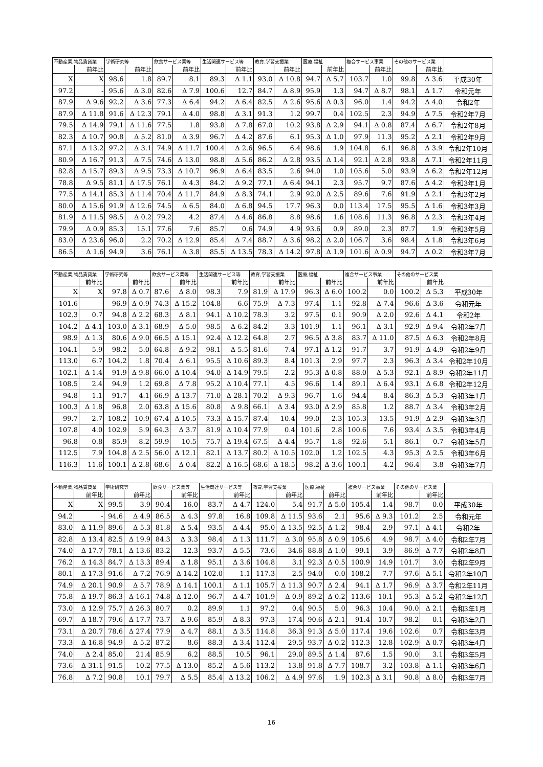| 不動産業,物品賃貸業 | | 学術研究等 | | 飲食サービス業等 | | 生活関連サービス等 | | 教育,学習支援業 | | 医療,福祉 | | 複合サービス事業 | | その他のサービス業 | | |
| --- | --- | --- | --- | --- | --- | --- | --- | --- | --- | --- | --- | --- | --- | --- | --- | --- |
| | 前年比 | | 前年比 | | 前年比 | | 前年比 | | 前年比 | | 前年比 | | 前年比 | | 前年比 | |
| X | X | 98.6 | 1.8 | 89.7 | 8.1 | 89.3 | Δ 1.1 | 93.0 | Δ 10.8 | 94.7 | Δ 5.7 | 103.7 | 1.0 | 99.8 | Δ 3.6 | 平成30年 |
| 97.2 | - | 95.6 | Δ 3.0 | 82.6 | Δ 7.9 | 100.6 | 12.7 | 84.7 | Δ 8.9 | 95.9 | 1.3 | 94.7 | Δ 8.7 | 98.1 | Δ 1.7 | 令和元年 |
| 87.9 | Δ 9.6 | 92.2 | Δ 3.6 | 77.3 | Δ 6.4 | 94.2 | Δ 6.4 | 82.5 | Δ 2.6 | 95.6 | Δ 0.3 | 96.0 | 1.4 | 94.2 | Δ 4.0 | 令和2年 |
| 87.9 | Δ 11.8 | 91.6 | Δ 12.3 | 79.1 | Δ 4.0 | 98.8 | Δ 3.1 | 91.3 | 1.2 | 99.7 | 0.4 | 102.5 | 2.3 | 94.9 | Δ 7.5 | 令和2年7月 |
| 79.5 | Δ 14.9 | 79.1 | Δ 11.6 | 77.5 | 1.8 | 93.8 | Δ 7.8 | 67.0 | 10.2 | 93.8 | Δ 2.9 | 94.1 | Δ 0.8 | 87.4 | Δ 6.7 | 令和2年8月 |
| 82.3 | Δ 10.7 | 90.8 | Δ 5.2 | 81.0 | Δ 3.9 | 96.7 | Δ 4.2 | 87.6 | 6.1 | 95.3 | Δ 1.0 | 97.9 | 11.3 | 95.2 | Δ 2.1 | 令和2年9月 |
| 87.1 | Δ 13.2 | 97.2 | Δ 3.1 | 74.9 | Δ 11.7 | 100.4 | Δ 2.6 | 96.5 | 6.4 | 98.6 | 1.9 | 104.8 | 6.1 | 96.8 | Δ 3.9 | 令和2年10月 |
| 80.9 | Δ 16.7 | 91.3 | Δ 7.5 | 74.6 | Δ 13.0 | 98.8 | Δ 5.6 | 86.2 | Δ 2.8 | 93.5 | Δ 1.4 | 92.1 | Δ 2.8 | 93.8 | Δ 7.1 | 令和2年11月 |
| 82.8 | Δ 15.7 | 89.3 | Δ 9.5 | 73.3 | Δ 10.7 | 96.9 | Δ 6.4 | 83.5 | 2.6 | 94.0 | 1.0 | 105.6 | 5.0 | 93.9 | Δ 6.2 | 令和2年12月 |
| 78.8 | Δ 9.5 | 81.1 | Δ 17.5 | 76.1 | Δ 4.3 | 84.2 | Δ 9.2 | 77.1 | Δ 6.4 | 94.1 | 2.3 | 95.7 | 9.7 | 87.6 | Δ 4.2 | 令和3年1月 |
| 77.5 | Δ 14.1 | 85.3 | Δ 11.4 | 70.4 | Δ 11.7 | 84.9 | Δ 8.3 | 74.1 | 2.9 | 92.0 | Δ 2.5 | 89.6 | 7.6 | 91.9 | Δ 2.1 | 令和3年2月 |
| 80.0 | Δ 15.6 | 91.9 | Δ 12.6 | 74.5 | Δ 6.5 | 84.0 | Δ 6.8 | 94.5 | 17.7 | 96.3 | 0.0 | 113.4 | 17.5 | 95.5 | Δ 1.6 | 令和3年3月 |
| 81.9 | Δ 11.5 | 98.5 | Δ 0.2 | 79.2 | 4.2 | 87.4 | Δ 4.6 | 86.8 | 8.8 | 98.6 | 1.6 | 108.6 | 11.3 | 96.8 | Δ 2.3 | 令和3年4月 |
| 79.9 | Δ 0.9 | 85.3 | 15.1 | 77.6 | 7.6 | 85.7 | 0.6 | 74.9 | 4.9 | 93.6 | 0.9 | 89.0 | 2.3 | 87.7 | 1.9 | 令和3年5月 |
| 83.0 | Δ 23.6 | 96.0 | 2.2 | 70.2 | Δ 12.9 | 85.4 | Δ 7.4 | 88.7 | Δ 3.6 | 98.2 | Δ 2.0 | 106.7 | 3.6 | 98.4 | Δ 1.8 | 令和3年6月 |
| 86.5 | Δ 1.6 | 94.9 | 3.6 | 76.1 | Δ 3.8 | 85.5 | Δ 13.5 | 78.3 | Δ 14.2 | 97.8 | Δ 1.9 | 101.6 | Δ 0.9 | 94.7 | Δ 0.2 | 令和3年7月 |
| 不動産業,物品賃貸業 | | 学術研究等 | | 飲食サービス業等 | | 生活関連サービス等 | | 教育,学習支援業 | | 医療,福祉 | | 複合サービス事業 | | その他のサービス業 | | |
| --- | --- | --- | --- | --- | --- | --- | --- | --- | --- | --- | --- | --- | --- | --- | --- | --- |
| | 前年比 | | 前年比 | | 前年比 | | 前年比 | | 前年比 | | 前年比 | | 前年比 | | 前年比 | |
| X | X | 97.8 | Δ 0.7 | 87.6 | Δ 8.0 | 98.3 | 7.9 | 81.9 | Δ 17.9 | 96.3 | Δ 6.0 | 100.2 | 0.0 | 100.2 | Δ 5.3 | 平成30年 |
| 101.6 | - | 96.9 | Δ 0.9 | 74.3 | Δ 15.2 | 104.8 | 6.6 | 75.9 | Δ 7.3 | 97.4 | 1.1 | 92.8 | Δ 7.4 | 96.6 | Δ 3.6 | 令和元年 |
| 102.3 | 0.7 | 94.8 | Δ 2.2 | 68.3 | Δ 8.1 | 94.1 | Δ 10.2 | 78.3 | 3.2 | 97.5 | 0.1 | 90.9 | Δ 2.0 | 92.6 | Δ 4.1 | 令和2年 |
| 104.2 | Δ 4.1 | 103.0 | Δ 3.1 | 68.9 | Δ 5.0 | 98.5 | Δ 6.2 | 84.2 | 3.3 | 101.9 | 1.1 | 96.1 | Δ 3.1 | 92.9 | Δ 9.4 | 令和2年7月 |
| 98.9 | Δ 1.3 | 80.6 | Δ 9.0 | 66.5 | Δ 15.1 | 92.4 | Δ 12.2 | 64.8 | 2.7 | 96.5 | Δ 3.8 | 83.7 | Δ 11.0 | 87.5 | Δ 6.3 | 令和2年8月 |
| 104.1 | 5.9 | 98.2 | 5.0 | 64.8 | Δ 9.2 | 98.1 | Δ 5.5 | 81.6 | 7.4 | 97.1 | Δ 1.2 | 91.7 | 3.7 | 91.9 | Δ 4.9 | 令和2年9月 |
| 113.0 | 6.7 | 104.2 | 1.8 | 70.4 | Δ 6.1 | 95.5 | Δ 10.6 | 89.3 | 8.4 | 101.3 | 2.9 | 97.7 | 2.3 | 96.3 | Δ 3.4 | 令和2年10月 |
| 102.1 | Δ 1.4 | 91.9 | Δ 9.8 | 66.0 | Δ 10.4 | 94.0 | Δ 14.9 | 79.5 | 2.2 | 95.3 | Δ 0.8 | 88.0 | Δ 5.3 | 92.1 | Δ 8.9 | 令和2年11月 |
| 108.5 | 2.4 | 94.9 | 1.2 | 69.8 | Δ 7.8 | 95.2 | Δ 10.4 | 77.1 | 4.5 | 96.6 | 1.4 | 89.1 | Δ 6.4 | 93.1 | Δ 6.8 | 令和2年12月 |
| 94.8 | 1.1 | 91.7 | 4.1 | 66.9 | Δ 13.7 | 71.0 | Δ 28.1 | 70.2 | Δ 9.3 | 96.7 | 1.6 | 94.4 | 8.4 | 86.3 | Δ 5.3 | 令和3年1月 |
| 100.3 | Δ 1.8 | 96.8 | 2.0 | 63.8 | Δ 15.6 | 80.8 | Δ 9.8 | 66.1 | Δ 3.4 | 93.0 | Δ 2.9 | 85.8 | 1.2 | 88.7 | Δ 3.4 | 令和3年2月 |
| 99.7 | 2.7 | 108.2 | 10.9 | 67.4 | Δ 10.5 | 73.3 | Δ 15.7 | 87.4 | 10.4 | 99.0 | 2.3 | 105.3 | 13.5 | 91.9 | Δ 2.9 | 令和3年3月 |
| 107.8 | 4.0 | 102.9 | 5.9 | 64.3 | Δ 3.7 | 81.9 | Δ 10.4 | 77.9 | 0.4 | 101.6 | 2.8 | 100.6 | 7.6 | 93.4 | Δ 3.5 | 令和3年4月 |
| 96.8 | 0.8 | 85.9 | 8.2 | 59.9 | 10.5 | 75.7 | Δ 19.4 | 67.5 | Δ 4.4 | 95.7 | 1.8 | 92.6 | 5.1 | 86.1 | 0.7 | 令和3年5月 |
| 112.5 | 7.9 | 104.8 | Δ 2.5 | 56.0 | Δ 12.1 | 82.1 | Δ 13.7 | 80.2 | Δ 10.5 | 102.0 | 1.2 | 102.5 | 4.3 | 95.3 | Δ 2.5 | 令和3年6月 |
| 116.3 | 11.6 | 100.1 | Δ 2.8 | 68.6 | Δ 0.4 | 82.2 | Δ 16.5 | 68.6 | Δ 18.5 | 98.2 | Δ 3.6 | 100.1 | 4.2 | 96.4 | 3.8 | 令和3年7月 |
| 不動産業,物品賃貸業 | | 学術研究等 | | 飲食サービス業等 | | 生活関連サービス等 | | 教育,学習支援業 | | 医療,福祉 | | 複合サービス事業 | | その他のサービス業 | | |
| --- | --- | --- | --- | --- | --- | --- | --- | --- | --- | --- | --- | --- | --- | --- | --- | --- |
| | 前年比 | | 前年比 | | 前年比 | | 前年比 | | 前年比 | | 前年比 | | 前年比 | | 前年比 | |
| X | X | 99.5 | 3.9 | 90.4 | 16.0 | 83.7 | Δ 4.7 | 124.0 | 5.4 | 91.7 | Δ 5.0 | 105.4 | 1.4 | 98.7 | 0.0 | 平成30年 |
| 94.2 | - | 94.6 | Δ 4.9 | 86.5 | Δ 4.3 | 97.8 | 16.8 | 109.8 | Δ 11.5 | 93.6 | 2.1 | 95.6 | Δ 9.3 | 101.2 | 2.5 | 令和元年 |
| 83.0 | Δ 11.9 | 89.6 | Δ 5.3 | 81.8 | Δ 5.4 | 93.5 | Δ 4.4 | 95.0 | Δ 13.5 | 92.5 | Δ 1.2 | 98.4 | 2.9 | 97.1 | Δ 4.1 | 令和2年 |
| 82.8 | Δ 13.4 | 82.5 | Δ 19.9 | 84.3 | Δ 3.3 | 98.4 | Δ 1.3 | 111.7 | Δ 3.0 | 95.8 | Δ 0.9 | 105.6 | 4.9 | 98.7 | Δ 4.0 | 令和2年7月 |
| 74.0 | Δ 17.7 | 78.1 | Δ 13.6 | 83.2 | 12.3 | 93.7 | Δ 5.5 | 73.6 | 34.6 | 88.8 | Δ 1.0 | 99.1 | 3.9 | 86.9 | Δ 7.7 | 令和2年8月 |
| 76.2 | Δ 14.3 | 84.7 | Δ 13.3 | 89.4 | Δ 1.8 | 95.1 | Δ 3.6 | 104.8 | 3.1 | 92.3 | Δ 0.5 | 100.9 | 14.9 | 101.7 | 3.0 | 令和2年9月 |
| 80.1 | Δ 17.3 | 91.6 | Δ 7.2 | 76.9 | Δ 14.2 | 102.0 | 1.1 | 117.3 | 2.5 | 94.0 | 0.0 | 108.2 | 7.7 | 97.6 | Δ 5.1 | 令和2年10月 |
| 74.9 | Δ 20.1 | 90.9 | Δ 5.7 | 78.9 | Δ 14.1 | 100.1 | Δ 1.1 | 105.7 | Δ 11.3 | 90.7 | Δ 2.4 | 94.1 | Δ 1.7 | 96.9 | Δ 3.7 | 令和2年11月 |
| 75.8 | Δ 19.7 | 86.3 | Δ 16.1 | 74.8 | Δ 12.0 | 96.7 | Δ 4.7 | 101.9 | Δ 0.9 | 89.2 | Δ 0.2 | 113.6 | 10.1 | 95.3 | Δ 5.2 | 令和2年12月 |
| 73.0 | Δ 12.9 | 75.7 | Δ 26.3 | 80.7 | 0.2 | 89.9 | 1.1 | 97.2 | 0.4 | 90.5 | 5.0 | 96.3 | 10.4 | 90.0 | Δ 2.1 | 令和3年1月 |
| 69.7 | Δ 18.7 | 79.6 | Δ 17.7 | 73.7 | Δ 9.6 | 85.9 | Δ 8.3 | 97.3 | 17.4 | 90.6 | Δ 2.1 | 91.4 | 10.7 | 98.2 | 0.1 | 令和3年2月 |
| 73.1 | Δ 20.7 | 78.6 | Δ 27.4 | 77.9 | Δ 4.7 | 88.1 | Δ 3.5 | 114.8 | 36.3 | 91.3 | Δ 5.0 | 117.4 | 19.6 | 102.6 | 0.7 | 令和3年3月 |
| 73.3 | Δ 16.8 | 94.9 | Δ 5.2 | 87.2 | 8.6 | 88.3 | Δ 3.4 | 112.4 | 29.5 | 93.7 | Δ 0.2 | 112.3 | 12.8 | 102.9 | Δ 0.7 | 令和3年4月 |
| 74.0 | Δ 2.4 | 85.0 | 21.4 | 85.9 | 6.2 | 88.5 | 10.5 | 96.1 | 29.0 | 89.5 | Δ 1.4 | 87.6 | 1.5 | 90.0 | 3.1 | 令和3年5月 |
| 73.6 | Δ 31.1 | 91.5 | 10.2 | 77.5 | Δ 13.0 | 85.2 | Δ 5.6 | 113.2 | 13.8 | 91.8 | Δ 7.7 | 108.7 | 3.2 | 103.8 | Δ 1.1 | 令和3年6月 |
| 76.8 | Δ 7.2 | 90.8 | 10.1 | 79.7 | Δ 5.5 | 85.4 | Δ 13.2 | 106.2 | Δ 4.9 | 97.6 | 1.9 | 102.3 | Δ 3.1 | 90.8 | Δ 8.0 | 令和3年7月 |
16